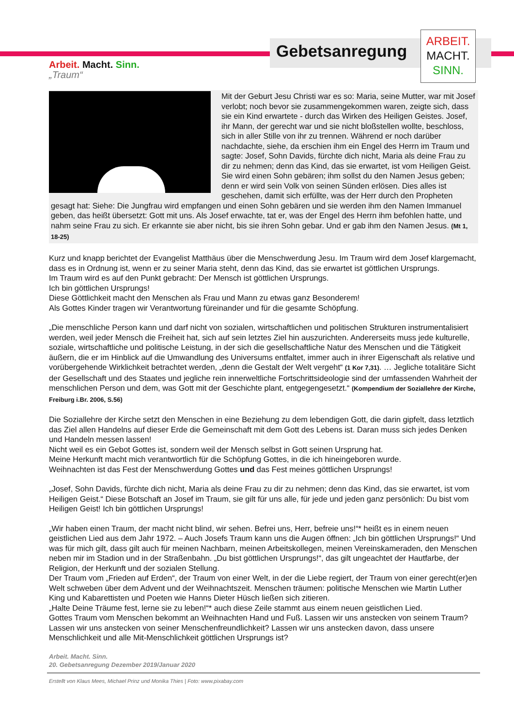Gebetsanregung
ARBEIT.
MACHT.
SINN.
Arbeit. Macht. Sinn.
„Traum“
Mit der Geburt Jesu Christi war es so: Maria, seine Mutter, war mit Josef verlobt; noch bevor sie zusammengekommen waren, zeigte sich, dass sie ein Kind erwartete - durch das Wirken des Heiligen Geistes. Josef, ihr Mann, der gerecht war und sie nicht bloßstellen wollte, beschloss, sich in aller Stille von ihr zu trennen. Während er noch darüber nachdachte, siehe, da erschien ihm ein Engel des Herrn im Traum und sagte: Josef, Sohn Davids, fürchte dich nicht, Maria als deine Frau zu dir zu nehmen; denn das Kind, das sie erwartet, ist vom Heiligen Geist. Sie wird einen Sohn gebären; ihm sollst du den Namen Jesus geben; denn er wird sein Volk von seinen Sünden erlösen. Dies alles ist geschehen, damit sich erfüllte, was der Herr durch den Propheten gesagt hat: Siehe: Die Jungfrau wird empfangen und einen Sohn gebären und sie werden ihm den Namen Immanuel geben, das heißt übersetzt: Gott mit uns. Als Josef erwachte, tat er, was der Engel des Herrn ihm befohlen hatte, und nahm seine Frau zu sich. Er erkannte sie aber nicht, bis sie ihren Sohn gebar. Und er gab ihm den Namen Jesus. (Mt 1, 18-25)
Kurz und knapp berichtet der Evangelist Matthäus über die Menschwerdung Jesu. Im Traum wird dem Josef klargemacht, dass es in Ordnung ist, wenn er zu seiner Maria steht, denn das Kind, das sie erwartet ist göttlichen Ursprungs.
Im Traum wird es auf den Punkt gebracht: Der Mensch ist göttlichen Ursprungs.
Ich bin göttlichen Ursprungs!
Diese Göttlichkeit macht den Menschen als Frau und Mann zu etwas ganz Besonderem!
Als Gottes Kinder tragen wir Verantwortung füreinander und für die gesamte Schöpfung.
„Die menschliche Person kann und darf nicht von sozialen, wirtschaftlichen und politischen Strukturen instrumentalisiert werden, weil jeder Mensch die Freiheit hat, sich auf sein letztes Ziel hin auszurichten. Andererseits muss jede kulturelle, soziale, wirtschaftliche und politische Leistung, in der sich die gesellschaftliche Natur des Menschen und die Tätigkeit äußern, die er im Hinblick auf die Umwandlung des Universums entfaltet, immer auch in ihrer Eigenschaft als relative und vorübergehende Wirklichkeit betrachtet werden, „denn die Gestalt der Welt vergeht“ (1 Kor 7,31). … Jegliche totalitäre Sicht der Gesellschaft und des Staates und jegliche rein innerweltliche Fortschrittsideologie sind der umfassenden Wahrheit der menschlichen Person und dem, was Gott mit der Geschichte plant, entgegengesetzt.“ (Kompendium der Soziallehre der Kirche, Freiburg i.Br. 2006, S.56)
Die Soziallehre der Kirche setzt den Menschen in eine Beziehung zu dem lebendigen Gott, die darin gipfelt, dass letztlich das Ziel allen Handelns auf dieser Erde die Gemeinschaft mit dem Gott des Lebens ist. Daran muss sich jedes Denken und Handeln messen lassen!
Nicht weil es ein Gebot Gottes ist, sondern weil der Mensch selbst in Gott seinen Ursprung hat.
Meine Herkunft macht mich verantwortlich für die Schöpfung Gottes, in die ich hineingeboren wurde.
Weihnachten ist das Fest der Menschwerdung Gottes und das Fest meines göttlichen Ursprungs!
„Josef, Sohn Davids, fürchte dich nicht, Maria als deine Frau zu dir zu nehmen; denn das Kind, das sie erwartet, ist vom Heiligen Geist.“ Diese Botschaft an Josef im Traum, sie gilt für uns alle, für jede und jeden ganz persönlich: Du bist vom Heiligen Geist! Ich bin göttlichen Ursprungs!
„Wir haben einen Traum, der macht nicht blind, wir sehen. Befrei uns, Herr, befreie uns!“* heißt es in einem neuen geistlichen Lied aus dem Jahr 1972. – Auch Josefs Traum kann uns die Augen öffnen: „Ich bin göttlichen Ursprungs!“ Und was für mich gilt, dass gilt auch für meinen Nachbarn, meinen Arbeitskollegen, meinen Vereinskameraden, den Menschen neben mir im Stadion und in der Straßenbahn. „Du bist göttlichen Ursprungs!“, das gilt ungeachtet der Hautfarbe, der Religion, der Herkunft und der sozialen Stellung.
Der Traum vom „Frieden auf Erden“, der Traum von einer Welt, in der die Liebe regiert, der Traum von einer gerecht(er)en Welt schweben über dem Advent und der Weihnachtszeit. Menschen träumen: politische Menschen wie Martin Luther King und Kabarettisten und Poeten wie Hanns Dieter Hüsch ließen sich zitieren.
„Halte Deine Träume fest, lerne sie zu leben!“* auch diese Zeile stammt aus einem neuen geistlichen Lied.
Gottes Traum vom Menschen bekommt an Weihnachten Hand und Fuß. Lassen wir uns anstecken von seinem Traum? Lassen wir uns anstecken von seiner Menschenfreundlichkeit? Lassen wir uns anstecken davon, dass unsere Menschlichkeit und alle Mit-Menschlichkeit göttlichen Ursprungs ist?
Arbeit. Macht. Sinn.
20. Gebetsanregung Dezember 2019/Januar 2020
Erstellt von Klaus Mees, Michael Prinz und Monika Thies | Foto: www.pixabay.com